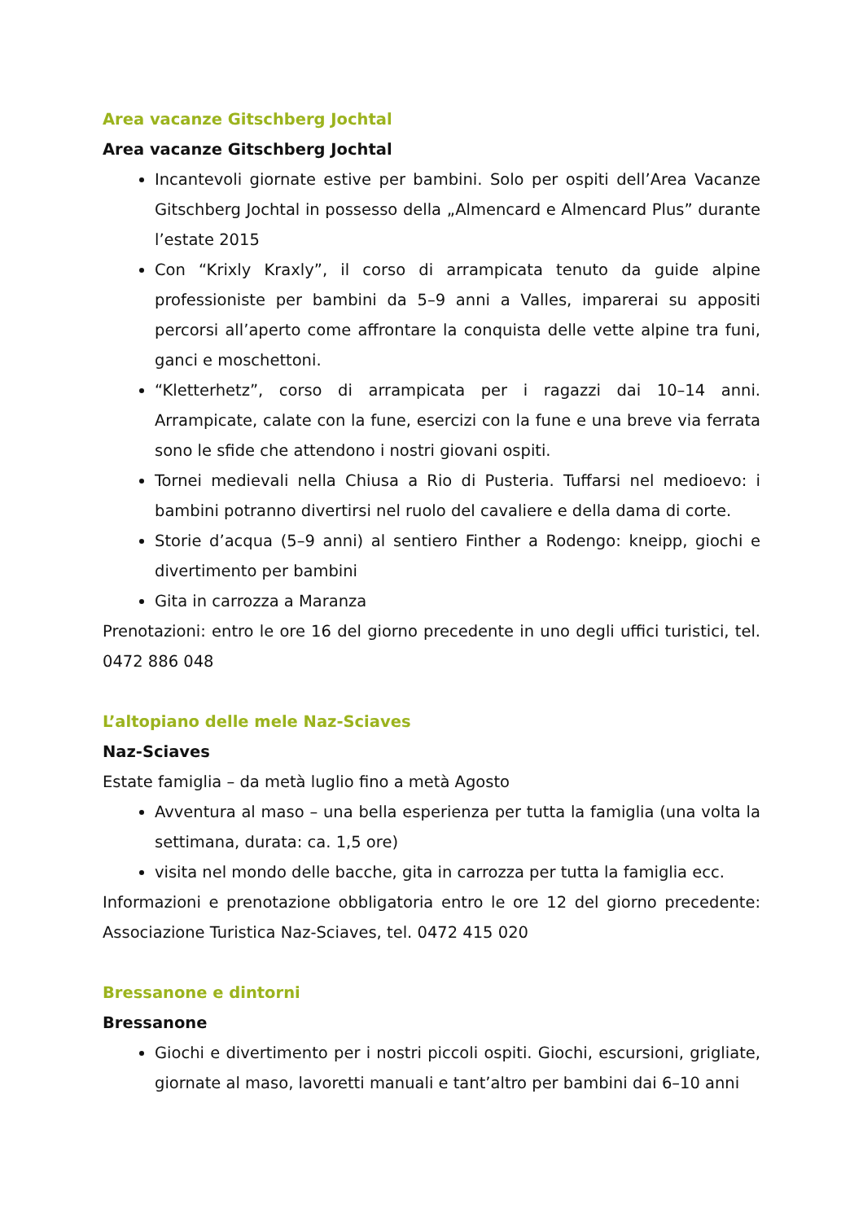Area vacanze Gitschberg Jochtal
Area vacanze Gitschberg Jochtal
Incantevoli giornate estive per bambini. Solo per ospiti dell’Area Vacanze Gitschberg Jochtal in possesso della „Almencard e Almencard Plus” durante l’estate 2015
Con “Krixly Kraxly”, il corso di arrampicata tenuto da guide alpine professioniste per bambini da 5–9 anni a Valles, imparerai su appositi percorsi all’aperto come affrontare la conquista delle vette alpine tra funi, ganci e moschettoni.
“Kletterhetz”, corso di arrampicata per i ragazzi dai 10–14 anni. Arrampicate, calate con la fune, esercizi con la fune e una breve via ferrata sono le sfide che attendono i nostri giovani ospiti.
Tornei medievali nella Chiusa a Rio di Pusteria. Tuffarsi nel medioevo: i bambini potranno divertirsi nel ruolo del cavaliere e della dama di corte.
Storie d’acqua (5–9 anni) al sentiero Finther a Rodengo: kneipp, giochi e divertimento per bambini
Gita in carrozza a Maranza
Prenotazioni: entro le ore 16 del giorno precedente in uno degli uffici turistici, tel. 0472 886 048
L’altopiano delle mele Naz-Sciaves
Naz-Sciaves
Estate famiglia – da metà luglio fino a metà Agosto
Avventura al maso – una bella esperienza per tutta la famiglia (una volta la settimana, durata: ca. 1,5 ore)
visita nel mondo delle bacche, gita in carrozza per tutta la famiglia ecc.
Informazioni e prenotazione obbligatoria entro le ore 12 del giorno precedente: Associazione Turistica Naz-Sciaves, tel. 0472 415 020
Bressanone e dintorni
Bressanone
Giochi e divertimento per i nostri piccoli ospiti. Giochi, escursioni, grigliate, giornate al maso, lavoretti manuali e tant’altro per bambini dai 6–10 anni